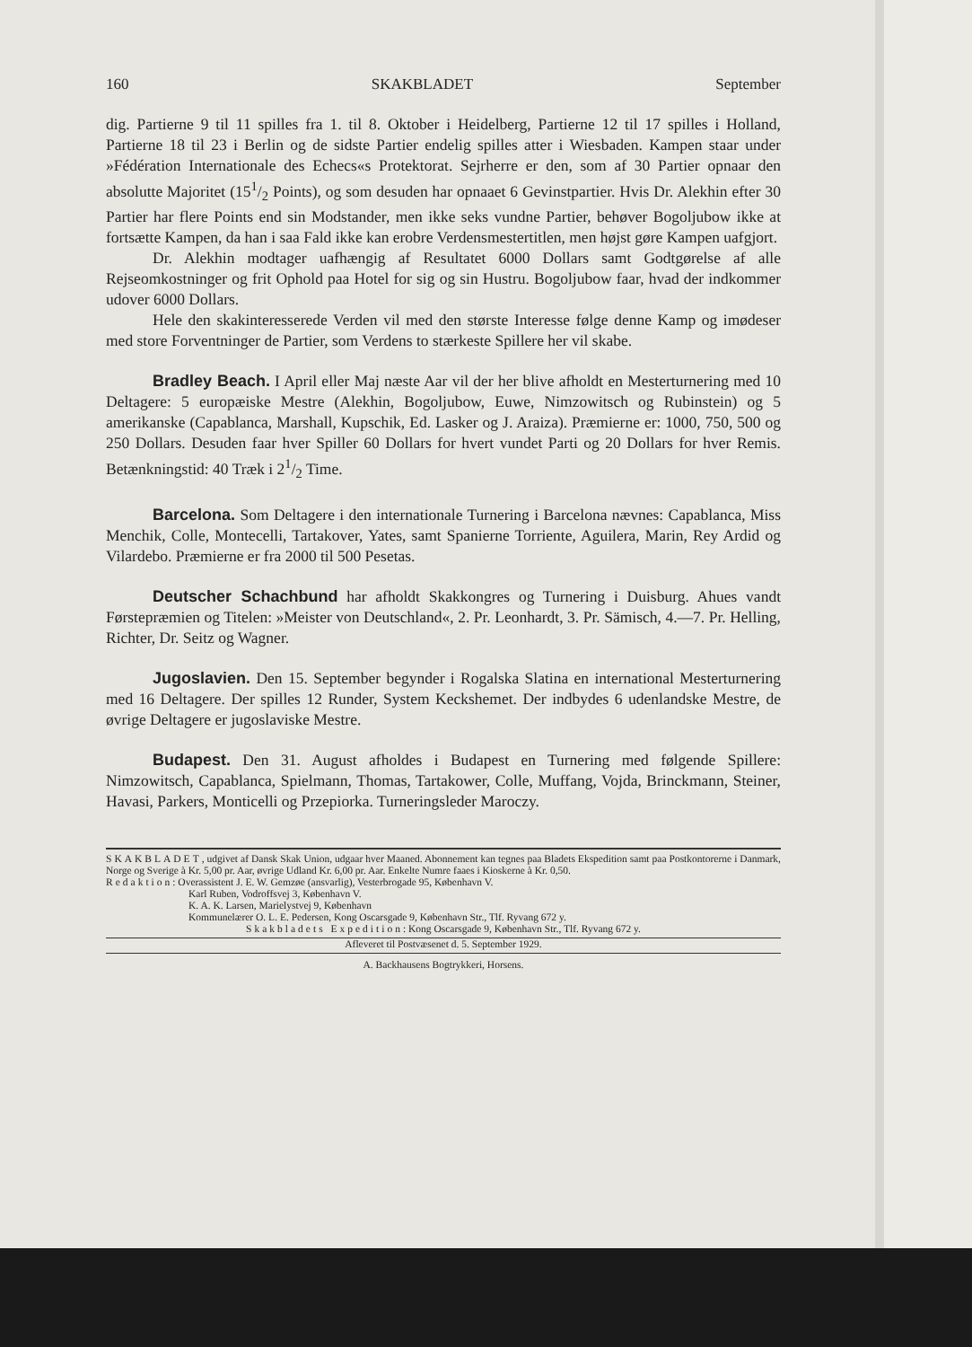160 SKAKBLADET September
dig. Partierne 9 til 11 spilles fra 1. til 8. Oktober i Heidelberg, Partierne 12 til 17 spilles i Holland, Partierne 18 til 23 i Berlin og de sidste Partier endelig spilles atter i Wiesbaden. Kampen staar under »Fédération Internationale des Echecs«s Protektorat. Sejrherre er den, som af 30 Partier opnaar den absolutte Majoritet (151/2 Points), og som desuden har opnaaet 6 Gevinstpartier. Hvis Dr. Alekhin efter 30 Partier har flere Points end sin Modstander, men ikke seks vundne Partier, behøver Bogoljubow ikke at fortsætte Kampen, da han i saa Fald ikke kan erobre Verdensmestertitlen, men højst gøre Kampen uafgjort.
Dr. Alekhin modtager uafhængig af Resultatet 6000 Dollars samt Godtgørelse af alle Rejseomkostninger og frit Ophold paa Hotel for sig og sin Hustru. Bogoljubow faar, hvad der indkommer udover 6000 Dollars.
Hele den skakinteresserede Verden vil med den største Interesse følge denne Kamp og imødeser med store Forventninger de Partier, som Verdens to stærkeste Spillere her vil skabe.
Bradley Beach. I April eller Maj næste Aar vil der her blive afholdt en Mesterturnering med 10 Deltagere: 5 europæiske Mestre (Alekhin, Bogoljubow, Euwe, Nimzowitsch og Rubinstein) og 5 amerikanske (Capablanca, Marshall, Kupschik, Ed. Lasker og J. Araiza). Præmierne er: 1000, 750, 500 og 250 Dollars. Desuden faar hver Spiller 60 Dollars for hvert vundet Parti og 20 Dollars for hver Remis. Betænkningstid: 40 Træk i 21/2 Time.
Barcelona. Som Deltagere i den internationale Turnering i Barcelona nævnes: Capablanca, Miss Menchik, Colle, Montecelli, Tartakover, Yates, samt Spanierne Torriente, Aguilera, Marin, Rey Ardid og Vilardebo. Præmierne er fra 2000 til 500 Pesetas.
Deutscher Schachbund har afholdt Skakkongres og Turnering i Duisburg. Ahues vandt Førstepræmien og Titelen: »Meister von Deutschland«, 2. Pr. Leonhardt, 3. Pr. Sämisch, 4.—7. Pr. Helling, Richter, Dr. Seitz og Wagner.
Jugoslavien. Den 15. September begynder i Rogalska Slatina en international Mesterturnering med 16 Deltagere. Der spilles 12 Runder, System Keckshemet. Der indbydes 6 udenlandske Mestre, de øvrige Deltagere er jugoslaviske Mestre.
Budapest. Den 31. August afholdes i Budapest en Turnering med følgende Spillere: Nimzowitsch, Capablanca, Spielmann, Thomas, Tartakower, Colle, Muffang, Vojda, Brinckmann, Steiner, Havasi, Parkers, Monticelli og Przepiorka. Turneringsleder Maroczy.
SKAKBLADET, udgivet af Dansk Skak Union, udgaar hver Maaned. Abonnement kan tegnes paa Bladets Ekspedition samt paa Postkontorerne i Danmark, Norge og Sverige à Kr. 5,00 pr. Aar, øvrige Udland Kr. 6,00 pr. Aar. Enkelte Numre faaes i Kioskerne à Kr. 0,50.
Redaktion: Overassistent J. E. W. Gemzøe (ansvarlig), Vesterbrogade 95, København V.
Karl Ruben, Vodroffsvej 3, København V.
K. A. K. Larsen, Marielystvej 9, København
Kommunelærer O. L. E. Pedersen, Kong Oscarsgade 9, København Str., Tlf. Ryvang 672 y.
Skakbladets Expedition: Kong Oscarsgade 9, København Str., Tlf. Ryvang 672 y.
Afleveret til Postvæsenet d. 5. September 1929.
A. Backhausens Bogtrykkeri, Horsens.